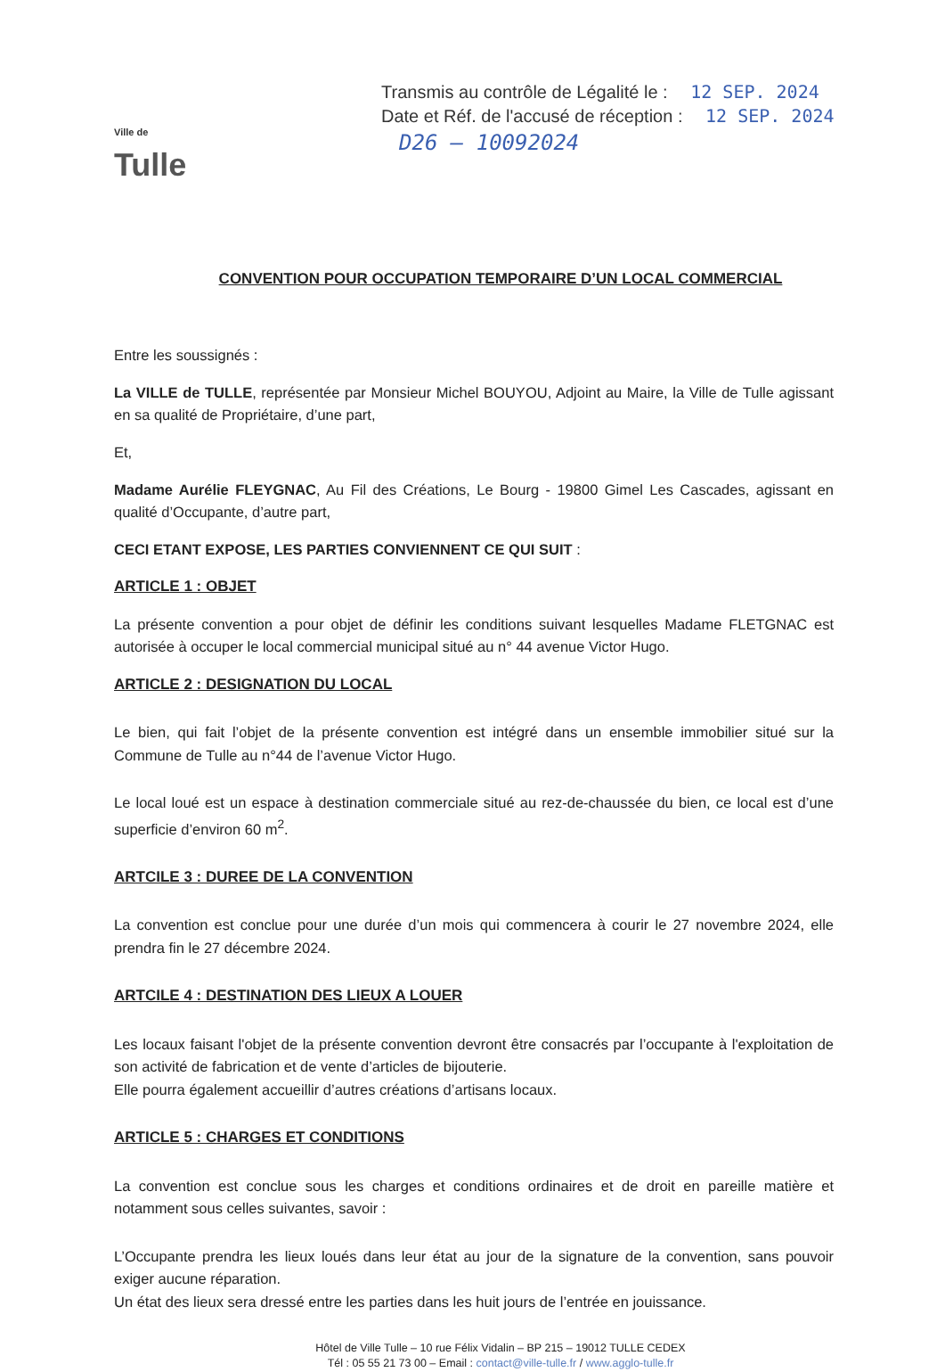Ville de
Tulle
Transmis au contrôle de Légalité le : 12 SEP. 2024
Date et Réf. de l'accusé de réception : 12 SEP. 2024
D26 – 10092024
CONVENTION POUR OCCUPATION TEMPORAIRE D’UN LOCAL COMMERCIAL
Entre les soussignés :
La VILLE de TULLE, représentée par Monsieur Michel BOUYOU, Adjoint au Maire, la Ville de Tulle agissant en sa qualité de Propriétaire, d’une part,
Et,
Madame Aurélie FLEYGNAC, Au Fil des Créations, Le Bourg - 19800 Gimel Les Cascades, agissant en qualité d’Occupante, d’autre part,
CECI ETANT EXPOSE, LES PARTIES CONVIENNENT CE QUI SUIT :
ARTICLE 1 : OBJET
La présente convention a pour objet de définir les conditions suivant lesquelles Madame FLETGNAC est autorisée à occuper le local commercial municipal situé au n° 44 avenue Victor Hugo.
ARTICLE 2 : DESIGNATION DU LOCAL
Le bien, qui fait l’objet de la présente convention est intégré dans un ensemble immobilier situé sur la Commune de Tulle au n°44 de l’avenue Victor Hugo.
Le local loué est un espace à destination commerciale situé au rez-de-chaussée du bien, ce local est d’une superficie d’environ 60 m<sup>2</sup>.
ARTCILE 3 : DUREE DE LA CONVENTION
La convention est conclue pour une durée d’un mois qui commencera à courir le 27 novembre 2024, elle prendra fin le 27 décembre 2024.
ARTCILE 4 : DESTINATION DES LIEUX A LOUER
Les locaux faisant l'objet de la présente convention devront être consacrés par l’occupante à l'exploitation de son activité de fabrication et de vente d’articles de bijouterie.
Elle pourra également accueillir d’autres créations d’artisans locaux.
ARTICLE 5 : CHARGES ET CONDITIONS
La convention est conclue sous les charges et conditions ordinaires et de droit en pareille matière et notamment sous celles suivantes, savoir :
L’Occupante prendra les lieux loués dans leur état au jour de la signature de la convention, sans pouvoir exiger aucune réparation.
Un état des lieux sera dressé entre les parties dans les huit jours de l’entrée en jouissance.
Hôtel de Ville Tulle – 10 rue Félix Vidalin – BP 215 – 19012 TULLE CEDEX
Tél : 05 55 21 73 00 – Email : contact@ville-tulle.fr / www.agglo-tulle.fr